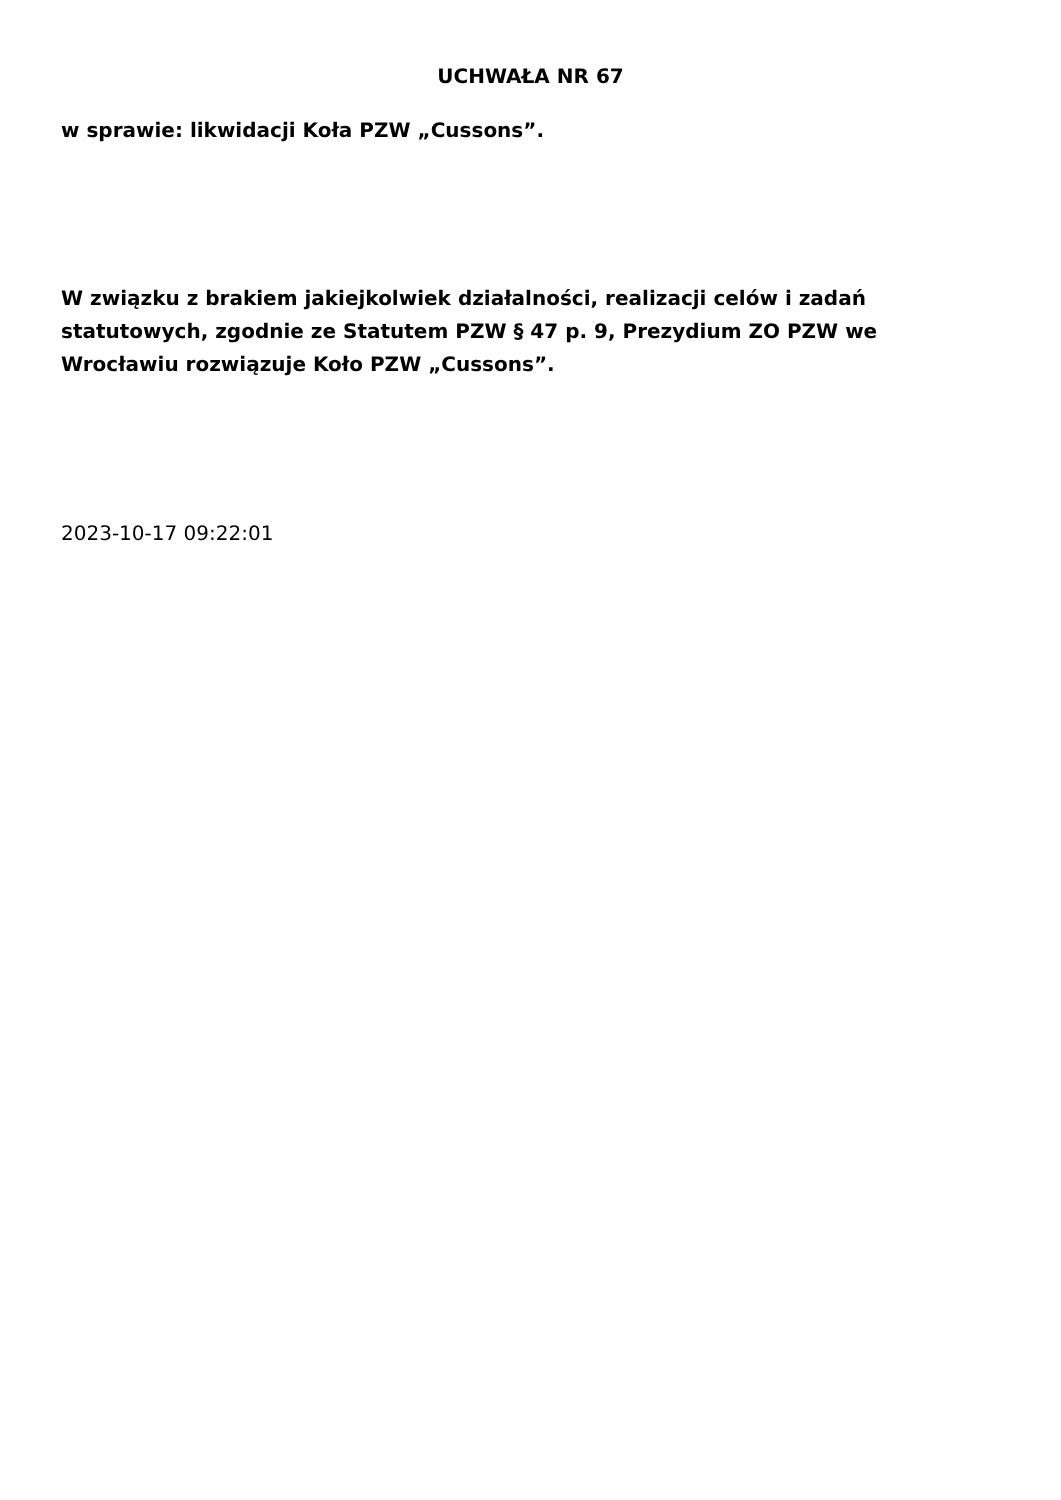UCHWAŁA NR 67
w sprawie: likwidacji Koła PZW „Cussons”.
W związku z brakiem jakiejkolwiek działalności, realizacji celów i zadań statutowych, zgodnie ze Statutem PZW § 47 p. 9, Prezydium ZO PZW we Wrocławiu rozwiązuje Koło PZW „Cussons”.
2023-10-17 09:22:01